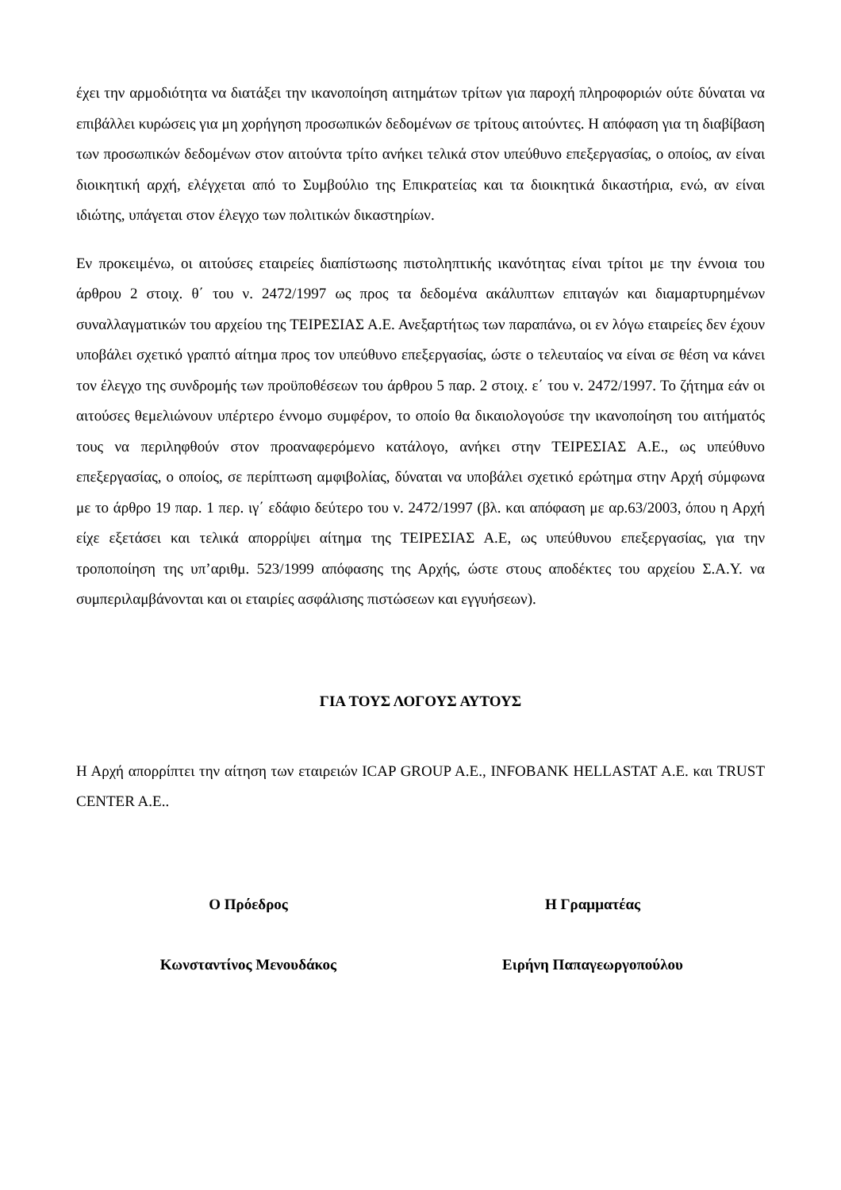έχει την αρμοδιότητα να διατάξει την ικανοποίηση αιτημάτων τρίτων για παροχή πληροφοριών ούτε δύναται να επιβάλλει κυρώσεις για μη χορήγηση προσωπικών δεδομένων σε τρίτους αιτούντες. Η απόφαση για τη διαβίβαση των προσωπικών δεδομένων στον αιτούντα τρίτο ανήκει τελικά στον υπεύθυνο επεξεργασίας, ο οποίος, αν είναι διοικητική αρχή, ελέγχεται από το Συμβούλιο της Επικρατείας και τα διοικητικά δικαστήρια, ενώ, αν είναι ιδιώτης, υπάγεται στον έλεγχο των πολιτικών δικαστηρίων.
Εν προκειμένω, οι αιτούσες εταιρείες διαπίστωσης πιστοληπτικής ικανότητας είναι τρίτοι με την έννοια του άρθρου 2 στοιχ. θ΄ του ν. 2472/1997 ως προς τα δεδομένα ακάλυπτων επιταγών και διαμαρτυρημένων συναλλαγματικών του αρχείου της ΤΕΙΡΕΣΙΑΣ Α.Ε. Ανεξαρτήτως των παραπάνω, οι εν λόγω εταιρείες δεν έχουν υποβάλει σχετικό γραπτό αίτημα προς τον υπεύθυνο επεξεργασίας, ώστε ο τελευταίος να είναι σε θέση να κάνει τον έλεγχο της συνδρομής των προϋποθέσεων του άρθρου 5 παρ. 2 στοιχ. ε΄ του ν. 2472/1997. Το ζήτημα εάν οι αιτούσες θεμελιώνουν υπέρτερο έννομο συμφέρον, το οποίο θα δικαιολογούσε την ικανοποίηση του αιτήματός τους να περιληφθούν στον προαναφερόμενο κατάλογο, ανήκει στην ΤΕΙΡΕΣΙΑΣ Α.Ε., ως υπεύθυνο επεξεργασίας, ο οποίος, σε περίπτωση αμφιβολίας, δύναται να υποβάλει σχετικό ερώτημα στην Αρχή σύμφωνα με το άρθρο 19 παρ. 1 περ. ιγ΄ εδάφιο δεύτερο του ν. 2472/1997 (βλ. και απόφαση με αρ.63/2003, όπου η Αρχή είχε εξετάσει και τελικά απορρίψει αίτημα της ΤΕΙΡΕΣΙΑΣ Α.Ε, ως υπεύθυνου επεξεργασίας, για την τροποποίηση της υπ’αριθμ. 523/1999 απόφασης της Αρχής, ώστε στους αποδέκτες του αρχείου Σ.Α.Υ. να συμπεριλαμβάνονται και οι εταιρίες ασφάλισης πιστώσεων και εγγυήσεων).
ΓΙΑ ΤΟΥΣ ΛΟΓΟΥΣ ΑΥΤΟΥΣ
Η Αρχή απορρίπτει την αίτηση των εταιρειών ICAP GROUP A.E., INFOBANK HELLASTAT A.E. και TRUST CENTER A.E..
Ο Πρόεδρος
Κωνσταντίνος Μενουδάκος
Η Γραμματέας
Ειρήνη Παπαγεωργοπούλου